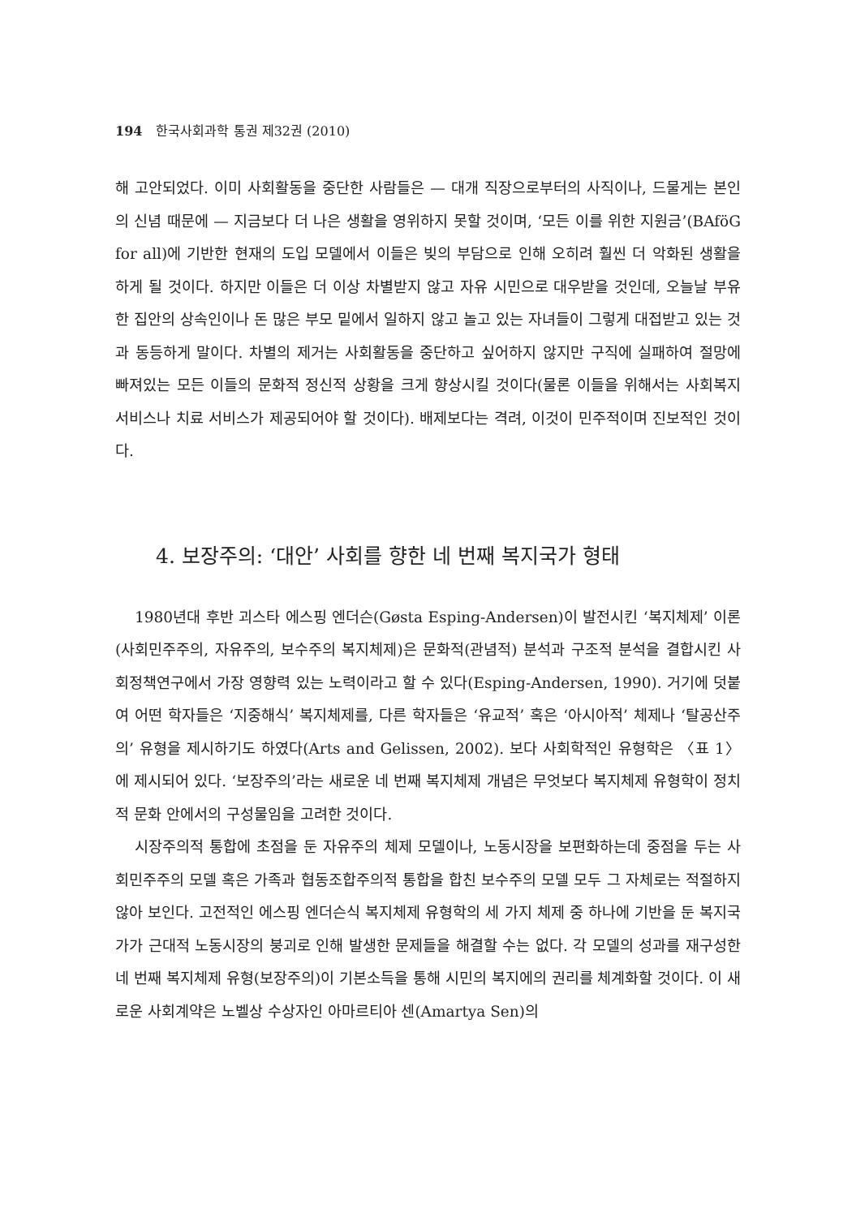194 한국사회과학 통권 제32권 (2010)
해 고안되었다. 이미 사회활동을 중단한 사람들은 — 대개 직장으로부터의 사직이나, 드물게는 본인의 신념 때문에 — 지금보다 더 나은 생활을 영위하지 못할 것이며, ‘모든 이를 위한 지원금’(BAföG for all)에 기반한 현재의 도입 모델에서 이들은 빚의 부담으로 인해 오히려 훨씬 더 악화된 생활을 하게 될 것이다. 하지만 이들은 더 이상 차별받지 않고 자유 시민으로 대우받을 것인데, 오늘날 부유한 집안의 상속인이나 돈 많은 부모 밑에서 일하지 않고 놀고 있는 자녀들이 그렇게 대접받고 있는 것과 동등하게 말이다. 차별의 제거는 사회활동을 중단하고 싶어하지 않지만 구직에 실패하여 절망에 빠져있는 모든 이들의 문화적 정신적 상황을 크게 향상시킬 것이다(물론 이들을 위해서는 사회복지 서비스나 치료 서비스가 제공되어야 할 것이다). 배제보다는 격려, 이것이 민주적이며 진보적인 것이다.
4. 보장주의: ‘대안’ 사회를 향한 네 번째 복지국가 형태
1980년대 후반 괴스타 에스핑 엔더슨(Gøsta Esping-Andersen)이 발전시킨 ‘복지체제’ 이론(사회민주주의, 자유주의, 보수주의 복지체제)은 문화적(관념적) 분석과 구조적 분석을 결합시킨 사회정책연구에서 가장 영향력 있는 노력이라고 할 수 있다(Esping-Andersen, 1990). 거기에 덧붙여 어떤 학자들은 ‘지중해식’ 복지체제를, 다른 학자들은 ‘유교적’ 혹은 ‘아시아적’ 체제나 ‘탈공산주의’ 유형을 제시하기도 하였다(Arts and Gelissen, 2002). 보다 사회학적인 유형학은 〈표 1〉에 제시되어 있다. ‘보장주의’라는 새로운 네 번째 복지체제 개념은 무엇보다 복지체제 유형학이 정치적 문화 안에서의 구성물임을 고려한 것이다.
시장주의적 통합에 초점을 둔 자유주의 체제 모델이나, 노동시장을 보편화하는데 중점을 두는 사회민주주의 모델 혹은 가족과 협동조합주의적 통합을 합친 보수주의 모델 모두 그 자체로는 적절하지 않아 보인다. 고전적인 에스핑 엔더슨식 복지체제 유형학의 세 가지 체제 중 하나에 기반을 둔 복지국가가 근대적 노동시장의 붕괴로 인해 발생한 문제들을 해결할 수는 없다. 각 모델의 성과를 재구성한 네 번째 복지체제 유형(보장주의)이 기본소득을 통해 시민의 복지에의 권리를 체계화할 것이다. 이 새로운 사회계약은 노벨상 수상자인 아마르티아 센(Amartya Sen)의